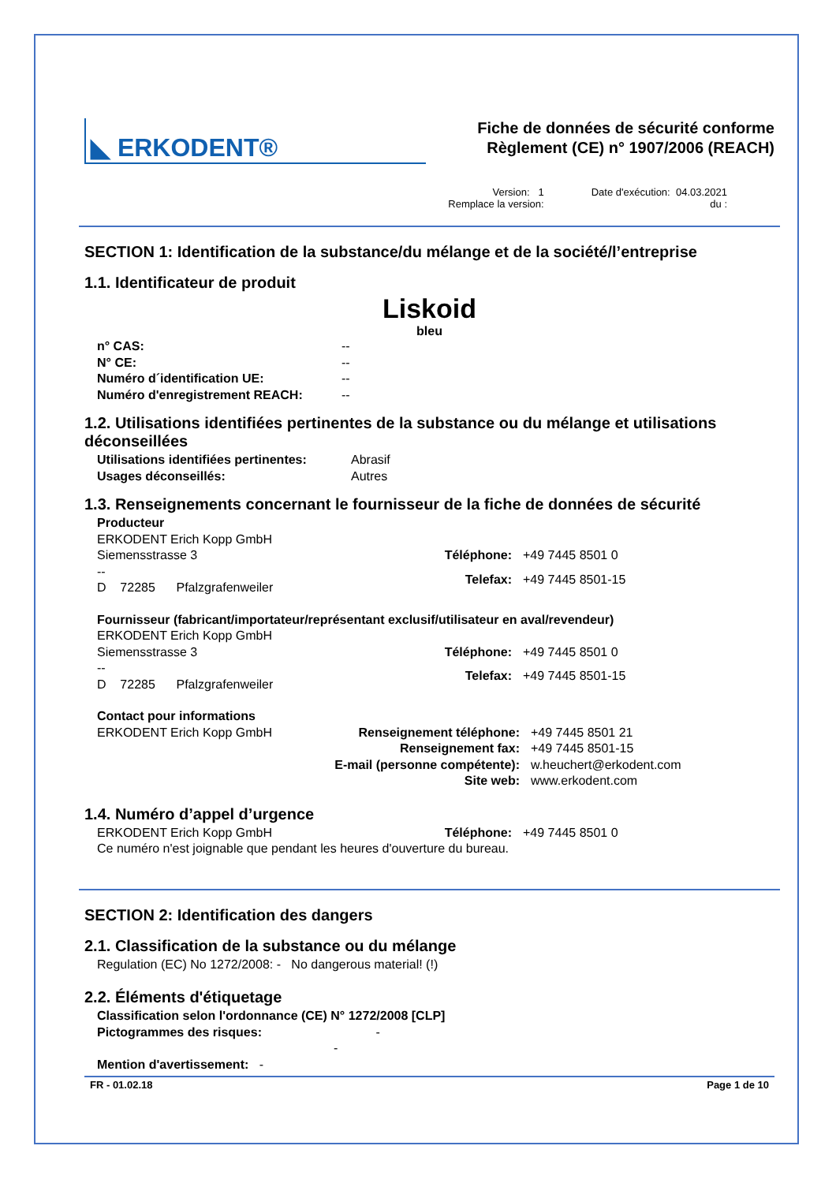◣ ERKODENT®
Fiche de données de sécurité conforme
Règlement (CE) n° 1907/2006 (REACH)
Version: 1
Remplace la version:
Date d'exécution: 04.03.2021
du :
SECTION 1: Identification de la substance/du mélange et de la société/l’entreprise
1.1. Identificateur de produit
Liskoid
bleu
n° CAS: -- N° CE: -- Numéro d´identification UE: -- Numéro d'enregistrement REACH: --
1.2. Utilisations identifiées pertinentes de la substance ou du mélange et utilisations déconseillées
Utilisations identifiées pertinentes: Abrasif Usages déconseillés: Autres
1.3. Renseignements concernant le fournisseur de la fiche de données de sécurité
Producteur
ERKODENT Erich Kopp GmbH
Siemensstrasse 3
--
D 72285 Pfalzgrafenweiler Téléphone: +49 7445 8501 0 Telefax: +49 7445 8501-15
Fournisseur (fabricant/importateur/représentant exclusif/utilisateur en aval/revendeur)
ERKODENT Erich Kopp GmbH
Siemensstrasse 3
--
D 72285 Pfalzgrafenweiler Téléphone: +49 7445 8501 0 Telefax: +49 7445 8501-15
Contact pour informations
ERKODENT Erich Kopp GmbH Renseignement téléphone: +49 7445 8501 21 Renseignement fax: +49 7445 8501-15 E-mail (personne compétente): w.heuchert@erkodent.com Site web: www.erkodent.com
1.4. Numéro d’appel d’urgence
ERKODENT Erich Kopp GmbH Téléphone: +49 7445 8501 0
Ce numéro n'est joignable que pendant les heures d'ouverture du bureau.
SECTION 2: Identification des dangers
2.1. Classification de la substance ou du mélange
Regulation (EC) No 1272/2008: - No dangerous material! (!)
2.2. Éléments d'étiquetage
Classification selon l'ordonnance (CE) N° 1272/2008 [CLP]
Pictogrammes des risques: -
-
Mention d'avertissement: -
FR - 01.02.18 Page 1 de 10